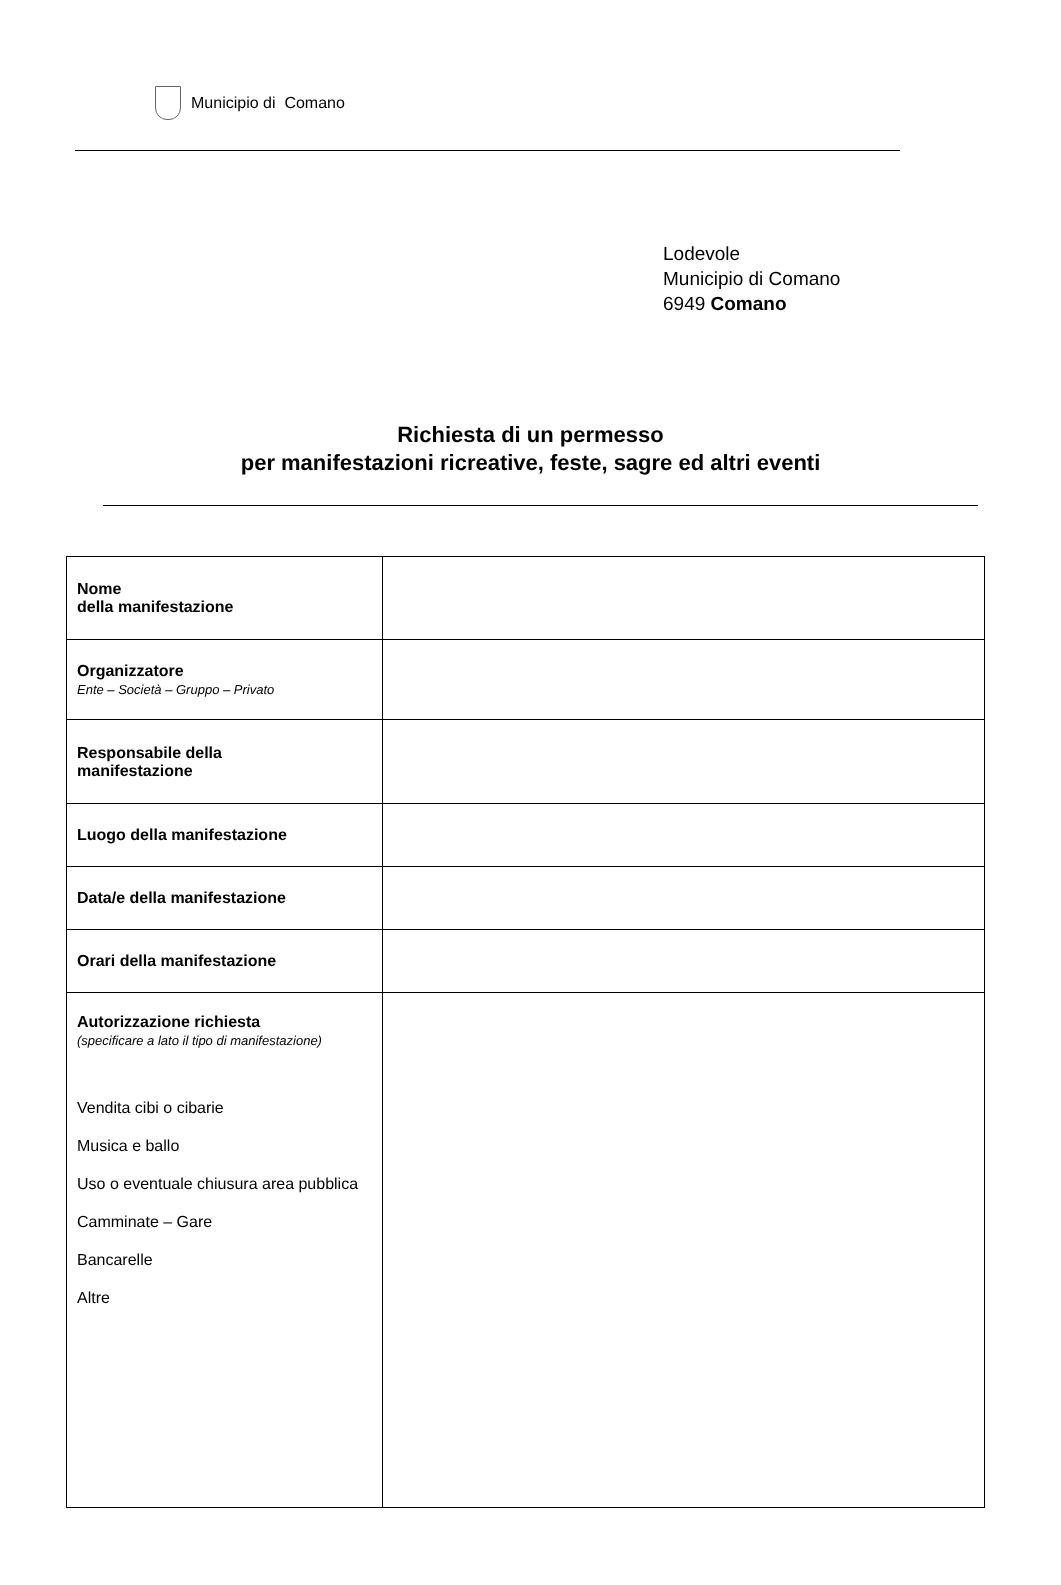Municipio di Comano
Lodevole
Municipio di Comano
6949 Comano
Richiesta di un permesso
per manifestazioni ricreative, feste, sagre ed altri eventi
| Nome della manifestazione | |
| Organizzatore Ente – Società – Gruppo – Privato | |
| Responsabile della manifestazione | |
| Luogo della manifestazione | |
| Data/e della manifestazione | |
| Orari della manifestazione | |
| Autorizzazione richiesta (specificare a lato il tipo di manifestazione) Vendita cibi o cibarie Musica e ballo Uso o eventuale chiusura area pubblica Camminate – Gare Bancarelle Altre | |